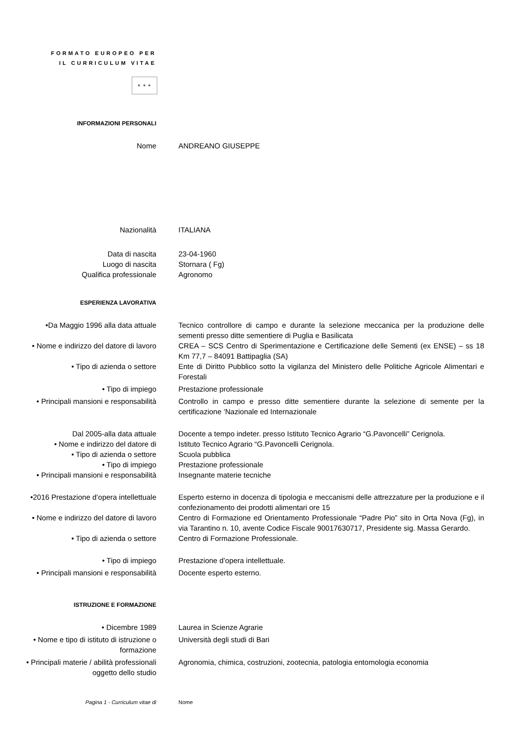FORMATO EUROPEO PER
IL CURRICULUM VITAE
✶ ✶ ✶
INFORMAZIONI PERSONALI
Nome ANDREANO GIUSEPPE
Nazionalità ITALIANA
Data di nascita 23-04-1960
Luogo di nascita Stornara ( Fg)
Qualifica professionale Agronomo
ESPERIENZA LAVORATIVA
•Da Maggio 1996 alla data attuale Tecnico controllore di campo e durante la selezione meccanica per la produzione delle sementi presso ditte sementiere di Puglia e Basilicata
• Nome e indirizzo del datore di lavoro
CREA – SCS Centro di Sperimentazione e Certificazione delle Sementi (ex ENSE) – ss 18 Km 77,7 – 84091 Battipaglia (SA)
• Tipo di azienda o settore Ente di Diritto Pubblico sotto la vigilanza del Ministero delle Politiche Agricole Alimentari e Forestali
• Tipo di impiego Prestazione professionale
• Principali mansioni e responsabilità
Controllo in campo e presso ditte sementiere durante la selezione di semente per la certificazione ’Nazionale ed Internazionale
Dal 2005-alla data attuale Docente a tempo indeter. presso Istituto Tecnico Agrario “G.Pavoncelli” Cerignola.
• Nome e indirizzo del datore di Istituto Tecnico Agrario “G.Pavoncelli Cerignola.
• Tipo di azienda o settore Scuola pubblica
• Tipo di impiego Prestazione professionale
• Principali mansioni e responsabilità
Insegnante materie tecniche
•2016 Prestazione d’opera intellettuale
Esperto esterno in docenza di tipologia e meccanismi delle attrezzature per la produzione e il confezionamento dei prodotti alimentari ore 15
• Nome e indirizzo del datore di lavoro
Centro di Formazione ed Orientamento Professionale “Padre Pio” sito in Orta Nova (Fg), in via Tarantino n. 10, avente Codice Fiscale 90017630717, Presidente sig. Massa Gerardo.
• Tipo di azienda o settore Centro di Formazione Professionale.
• Tipo di impiego Prestazione d’opera intellettuale.
• Principali mansioni e responsabilità
Docente esperto esterno.
ISTRUZIONE E FORMAZIONE
• Dicembre 1989 Laurea in Scienze Agrarie
• Nome e tipo di istituto di istruzione o formazione
Università degli studi di Bari
• Principali materie / abilità professionali oggetto dello studio
Agronomia, chimica, costruzioni, zootecnia, patologia entomologia economia
Pagina 1 - Curriculum vitae di Nome